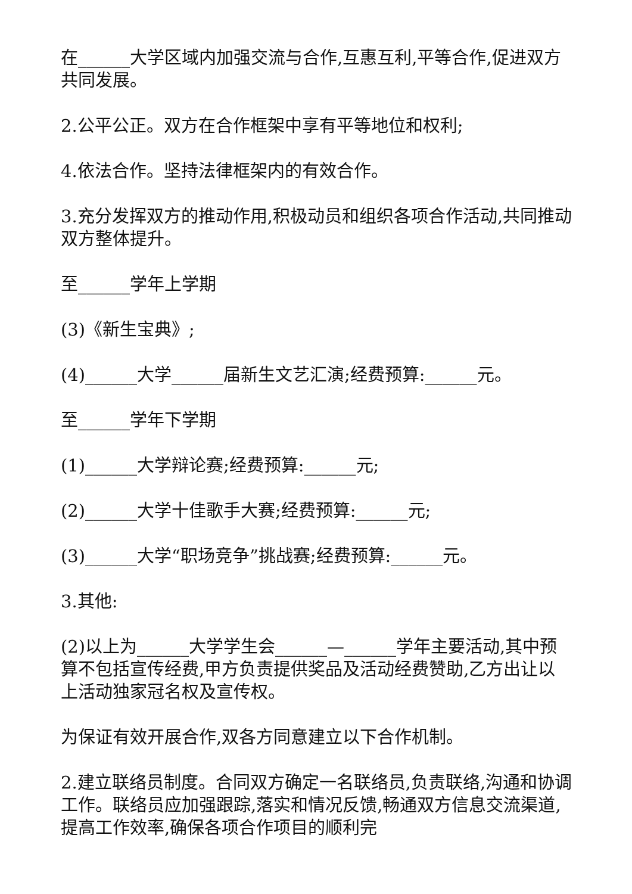在______大学区域内加强交流与合作,互惠互利,平等合作,促进双方共同发展。
2.公平公正。双方在合作框架中享有平等地位和权利;
4.依法合作。坚持法律框架内的有效合作。
3.充分发挥双方的推动作用,积极动员和组织各项合作活动,共同推动双方整体提升。
至______学年上学期
(3)《新生宝典》;
(4)______大学______届新生文艺汇演;经费预算:______元。
至______学年下学期
(1)______大学辩论赛;经费预算:______元;
(2)______大学十佳歌手大赛;经费预算:______元;
(3)______大学“职场竞争”挑战赛;经费预算:______元。
3.其他:
(2)以上为______大学学生会______—______学年主要活动,其中预算不包括宣传经费,甲方负责提供奖品及活动经费赞助,乙方出让以上活动独家冠名权及宣传权。
为保证有效开展合作,双各方同意建立以下合作机制。
2.建立联络员制度。合同双方确定一名联络员,负责联络,沟通和协调工作。联络员应加强跟踪,落实和情况反馈,畅通双方信息交流渠道,提高工作效率,确保各项合作项目的顺利完